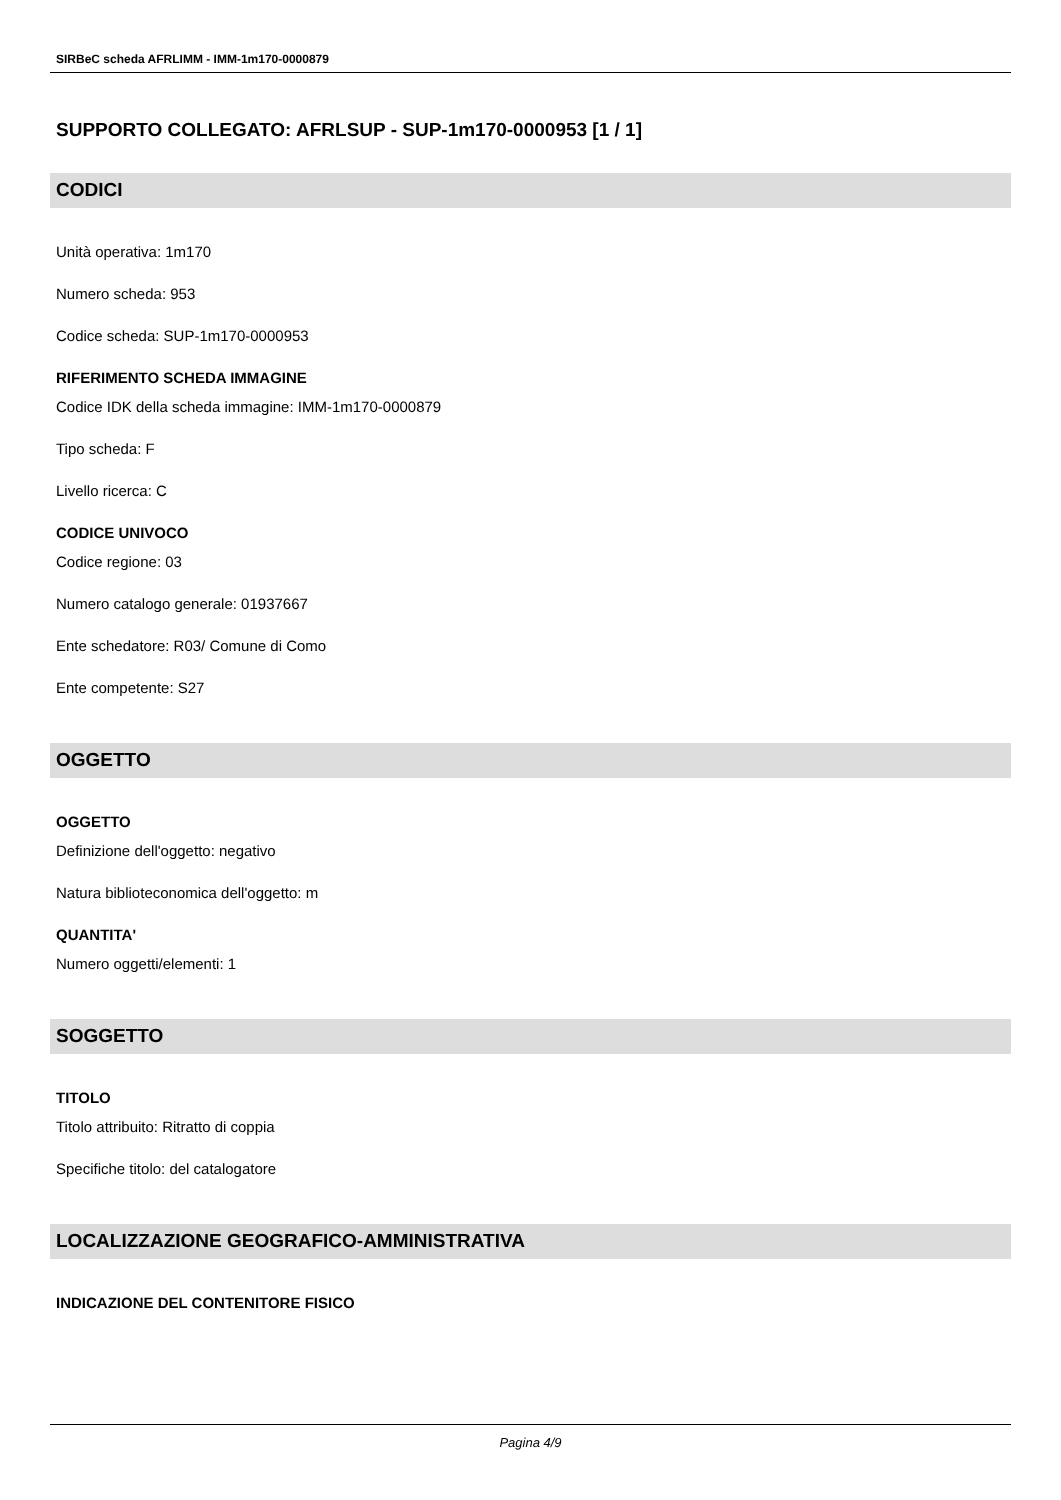SIRBeC scheda AFRLIMM - IMM-1m170-0000879
SUPPORTO COLLEGATO: AFRLSUP - SUP-1m170-0000953 [1 / 1]
CODICI
Unità operativa: 1m170
Numero scheda: 953
Codice scheda: SUP-1m170-0000953
RIFERIMENTO SCHEDA IMMAGINE
Codice IDK della scheda immagine: IMM-1m170-0000879
Tipo scheda: F
Livello ricerca: C
CODICE UNIVOCO
Codice regione: 03
Numero catalogo generale: 01937667
Ente schedatore: R03/ Comune di Como
Ente competente: S27
OGGETTO
OGGETTO
Definizione dell'oggetto: negativo
Natura biblioteconomica dell'oggetto: m
QUANTITA'
Numero oggetti/elementi: 1
SOGGETTO
TITOLO
Titolo attribuito: Ritratto di coppia
Specifiche titolo: del catalogatore
LOCALIZZAZIONE GEOGRAFICO-AMMINISTRATIVA
INDICAZIONE DEL CONTENITORE FISICO
Pagina 4/9